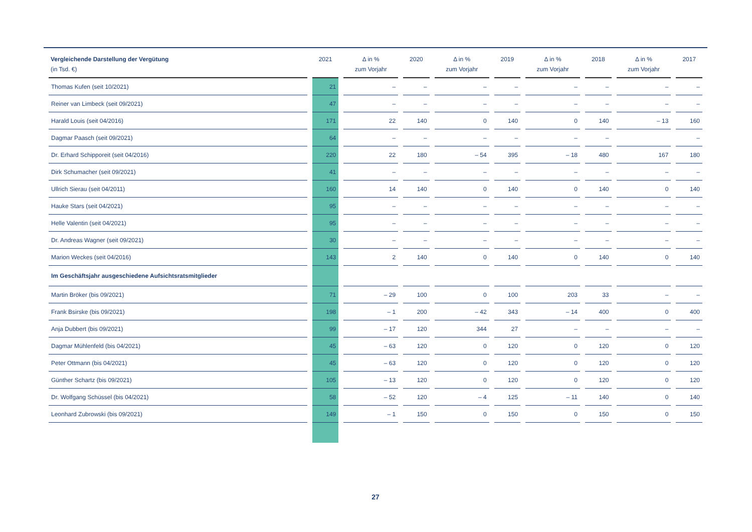| Vergleichende Darstellung der Vergütung (in Tsd. €) | 2021 | Δ in % zum Vorjahr | 2020 | Δ in % zum Vorjahr | 2019 | Δ in % zum Vorjahr | 2018 | Δ in % zum Vorjahr | 2017 |
| --- | --- | --- | --- | --- | --- | --- | --- | --- | --- |
| Thomas Kufen (seit 10/2021) | 21 | – | – | – | – | – | – | – | – |
| Reiner van Limbeck (seit 09/2021) | 47 | – | – | – | – | – | – | – | – |
| Harald Louis (seit 04/2016) | 171 | 22 | 140 | 0 | 140 | 0 | 140 | – 13 | 160 |
| Dagmar Paasch (seit 09/2021) | 64 | – | – | – | – | – | – | | – |
| Dr. Erhard Schipporeit (seit 04/2016) | 220 | 22 | 180 | – 54 | 395 | – 18 | 480 | 167 | 180 |
| Dirk Schumacher (seit 09/2021) | 41 | – | – | – | – | – | – | – | – |
| Ullrich Sierau (seit 04/2011) | 160 | 14 | 140 | 0 | 140 | 0 | 140 | 0 | 140 |
| Hauke Stars (seit 04/2021) | 95 | – | – | – | – | – | – | – | – |
| Helle Valentin (seit 04/2021) | 95 | – | – | – | – | – | – | – | – |
| Dr. Andreas Wagner (seit 09/2021) | 30 | – | – | – | – | – | – | – | – |
| Marion Weckes (seit 04/2016) | 143 | 2 | 140 | 0 | 140 | 0 | 140 | 0 | 140 |
| Im Geschäftsjahr ausgeschiedene Aufsichtsratsmitglieder | | | | | | | | | |
| Martin Bröker (bis 09/2021) | 71 | – 29 | 100 | 0 | 100 | 203 | 33 | – | – |
| Frank Bsirske (bis 09/2021) | 198 | – 1 | 200 | – 42 | 343 | – 14 | 400 | 0 | 400 |
| Anja Dubbert (bis 09/2021) | 99 | – 17 | 120 | 344 | 27 | – | – | – | – |
| Dagmar Mühlenfeld (bis 04/2021) | 45 | – 63 | 120 | 0 | 120 | 0 | 120 | 0 | 120 |
| Peter Ottmann (bis 04/2021) | 45 | – 63 | 120 | 0 | 120 | 0 | 120 | 0 | 120 |
| Günther Schartz (bis 09/2021) | 105 | – 13 | 120 | 0 | 120 | 0 | 120 | 0 | 120 |
| Dr. Wolfgang Schüssel (bis 04/2021) | 58 | – 52 | 120 | – 4 | 125 | – 11 | 140 | 0 | 140 |
| Leonhard Zubrowski (bis 09/2021) | 149 | – 1 | 150 | 0 | 150 | 0 | 150 | 0 | 150 |
27